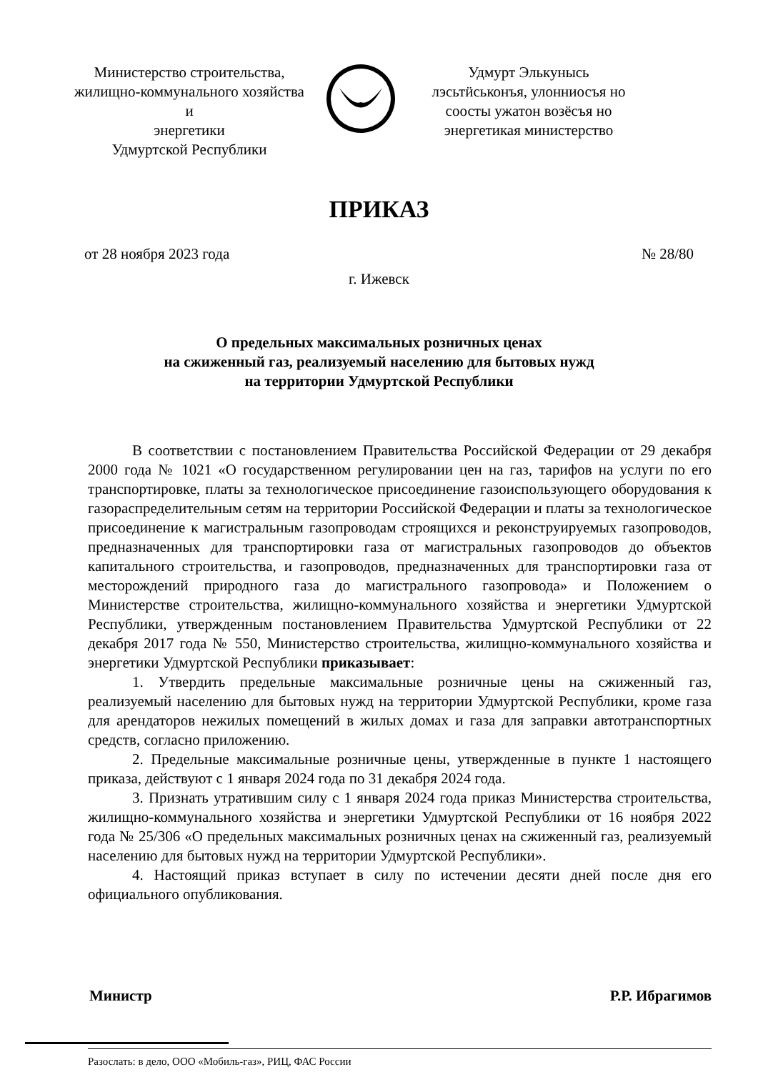Министерство строительства,
жилищно-коммунального хозяйства и
энергетики
Удмуртской Республики
Удмурт Элькунысь
лэсьтӥськонъя, улонниосъя но
соосты ужатон возёсъя но
энергетикая министерство
ПРИКАЗ
от 28 ноября 2023 года № 28/80
г. Ижевск
О предельных максимальных розничных ценах
на сжиженный газ, реализуемый населению для бытовых нужд
на территории Удмуртской Республики
В соответствии с постановлением Правительства Российской Федерации от 29 декабря 2000 года № 1021 «О государственном регулировании цен на газ, тарифов на услуги по его транспортировке, платы за технологическое присоединение газоиспользующего оборудования к газораспределительным сетям на территории Российской Федерации и платы за технологическое присоединение к магистральным газопроводам строящихся и реконструируемых газопроводов, предназначенных для транспортировки газа от магистральных газопроводов до объектов капитального строительства, и газопроводов, предназначенных для транспортировки газа от месторождений природного газа до магистрального газопровода» и Положением о Министерстве строительства, жилищно-коммунального хозяйства и энергетики Удмуртской Республики, утвержденным постановлением Правительства Удмуртской Республики от 22 декабря 2017 года № 550, Министерство строительства, жилищно-коммунального хозяйства и энергетики Удмуртской Республики приказывает:
1. Утвердить предельные максимальные розничные цены на сжиженный газ, реализуемый населению для бытовых нужд на территории Удмуртской Республики, кроме газа для арендаторов нежилых помещений в жилых домах и газа для заправки автотранспортных средств, согласно приложению.
2. Предельные максимальные розничные цены, утвержденные в пункте 1 настоящего приказа, действуют с 1 января 2024 года по 31 декабря 2024 года.
3. Признать утратившим силу с 1 января 2024 года приказ Министерства строительства, жилищно-коммунального хозяйства и энергетики Удмуртской Республики от 16 ноября 2022 года № 25/306 «О предельных максимальных розничных ценах на сжиженный газ, реализуемый населению для бытовых нужд на территории Удмуртской Республики».
4. Настоящий приказ вступает в силу по истечении десяти дней после дня его официального опубликования.
Министр Р.Р. Ибрагимов
Разослать: в дело, ООО «Мобиль-газ», РИЦ, ФАС России